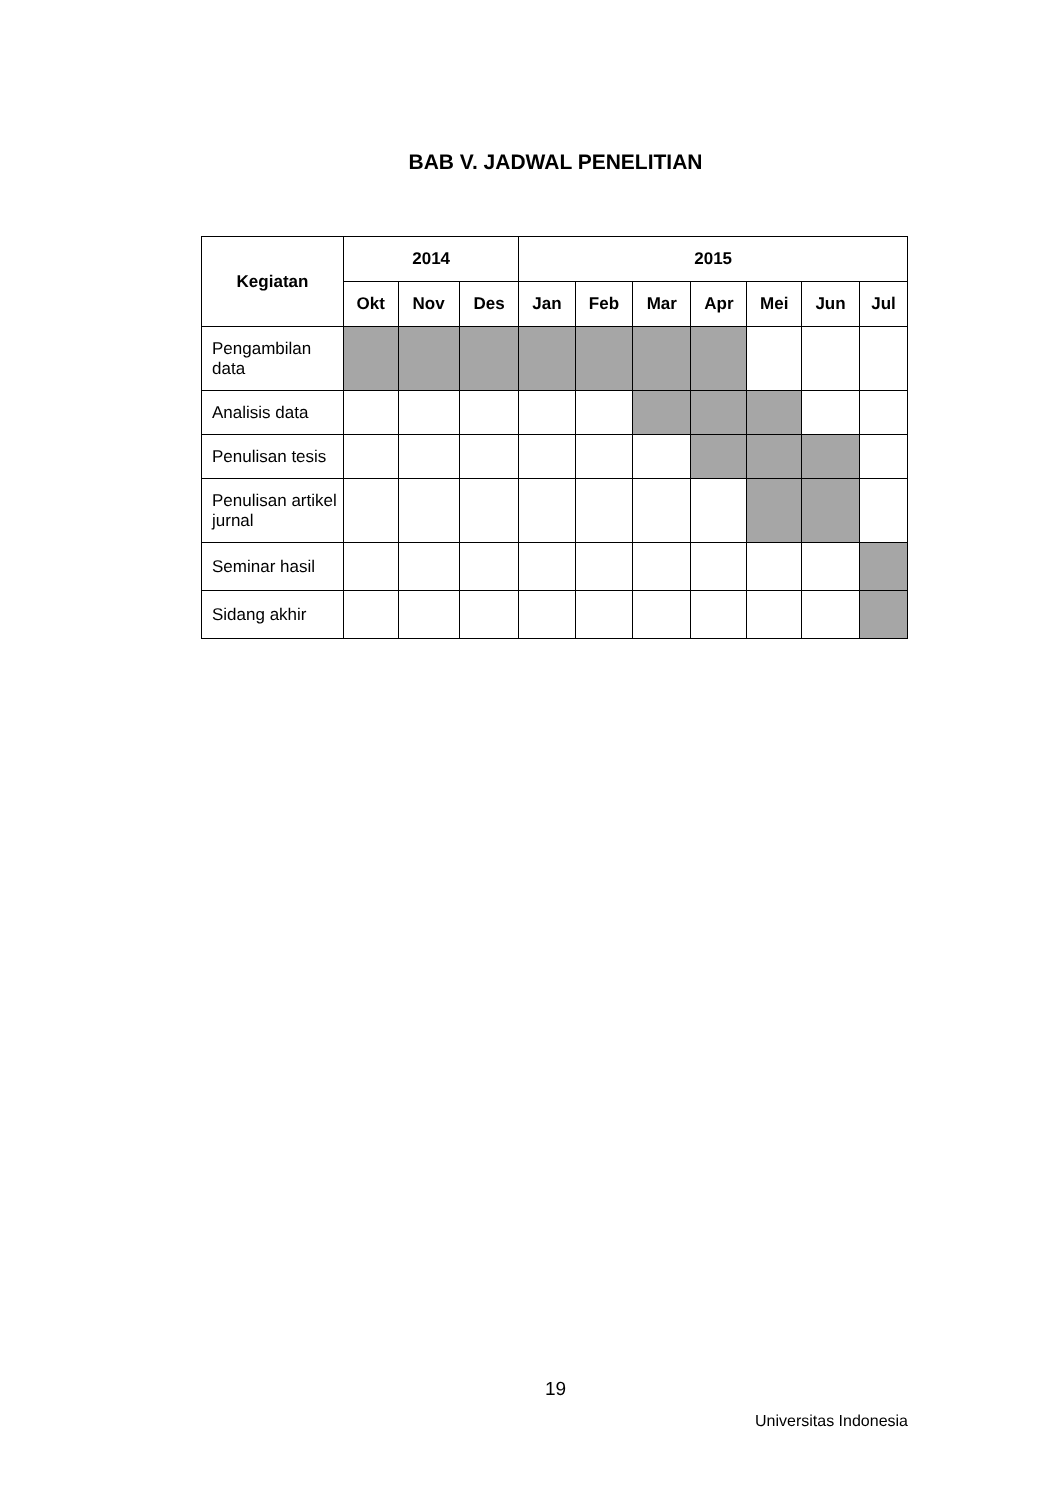BAB V. JADWAL PENELITIAN
| Kegiatan | 2014 | | | 2015 | | | | | | |
| --- | --- | --- | --- | --- | --- | --- | --- | --- | --- | --- |
| | Okt | Nov | Des | Jan | Feb | Mar | Apr | Mei | Jun | Jul |
| Pengambilan data | | | | | | | | | | |
| Analisis data | | | | | | | | | | |
| Penulisan tesis | | | | | | | | | | |
| Penulisan artikel jurnal | | | | | | | | | | |
| Seminar hasil | | | | | | | | | | |
| Sidang akhir | | | | | | | | | | |
19
Universitas Indonesia